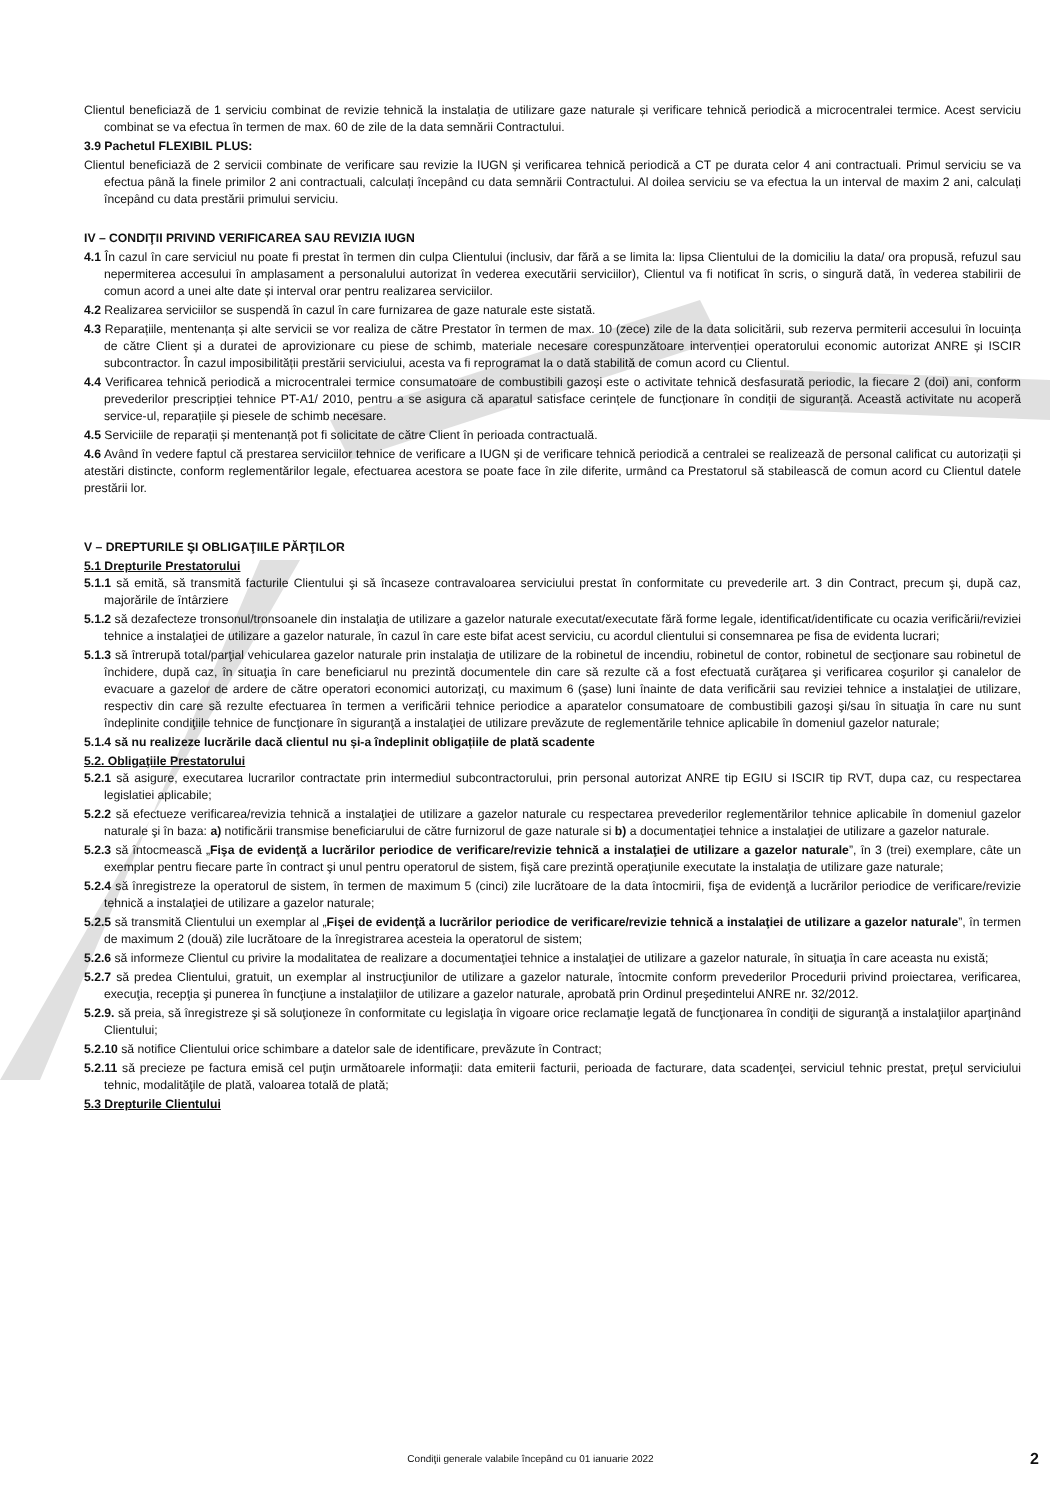Clientul beneficiază de 1 serviciu combinat de revizie tehnică la instalația de utilizare gaze naturale și verificare tehnică periodică a microcentralei termice. Acest serviciu combinat se va efectua în termen de max. 60 de zile de la data semnării Contractului.
3.9 Pachetul FLEXIBIL PLUS:
Clientul beneficiază de 2 servicii combinate de verificare sau revizie la IUGN și verificarea tehnică periodică a CT pe durata celor 4 ani contractuali. Primul serviciu se va efectua până la finele primilor 2 ani contractuali, calculați începând cu data semnării Contractului. Al doilea serviciu se va efectua la un interval de maxim 2 ani, calculați începând cu data prestării primului serviciu.
IV – CONDIŢII PRIVIND VERIFICAREA SAU REVIZIA IUGN
4.1 În cazul în care serviciul nu poate fi prestat în termen din culpa Clientului (inclusiv, dar fără a se limita la: lipsa Clientului de la domiciliu la data/ ora propusă, refuzul sau nepermiterea accesului în amplasament a personalului autorizat în vederea executării serviciilor), Clientul va fi notificat în scris, o singură dată, în vederea stabilirii de comun acord a unei alte date și interval orar pentru realizarea serviciilor.
4.2 Realizarea serviciilor se suspendă în cazul în care furnizarea de gaze naturale este sistată.
4.3 Reparațiile, mentenanța și alte servicii se vor realiza de către Prestator în termen de max. 10 (zece) zile de la data solicitării, sub rezerva permiterii accesului în locuința de către Client și a duratei de aprovizionare cu piese de schimb, materiale necesare corespunzătoare intervenției operatorului economic autorizat ANRE și ISCIR subcontractor. În cazul imposibilității prestării serviciului, acesta va fi reprogramat la o dată stabilită de comun acord cu Clientul.
4.4 Verificarea tehnică periodică a microcentralei termice consumatoare de combustibili gazoși este o activitate tehnică desfasurată periodic, la fiecare 2 (doi) ani, conform prevederilor prescripției tehnice PT-A1/ 2010, pentru a se asigura că aparatul satisface cerințele de funcționare în condiții de siguranță. Această activitate nu acoperă service-ul, reparațiile și piesele de schimb necesare.
4.5 Serviciile de reparații și mentenanță pot fi solicitate de către Client în perioada contractuală.
4.6 Având în vedere faptul că prestarea serviciilor tehnice de verificare a IUGN și de verificare tehnică periodică a centralei se realizează de personal calificat cu autorizații și atestări distincte, conform reglementărilor legale, efectuarea acestora se poate face în zile diferite, urmând ca Prestatorul să stabilească de comun acord cu Clientul datele prestării lor.
V – DREPTURILE ŞI OBLIGAŢIILE PĂRŢILOR
5.1 Drepturile Prestatorului
5.1.1 să emită, să transmită facturile Clientului şi să încaseze contravaloarea serviciului prestat în conformitate cu prevederile art. 3 din Contract, precum şi, după caz, majorările de întârziere
5.1.2 să dezafecteze tronsonul/tronsoanele din instalaţia de utilizare a gazelor naturale executat/executate fără forme legale, identificat/identificate cu ocazia verificării/reviziei tehnice a instalaţiei de utilizare a gazelor naturale, în cazul în care este bifat acest serviciu, cu acordul clientului si consemnarea pe fisa de evidenta lucrari;
5.1.3 să întrerupă total/parţial vehicularea gazelor naturale prin instalaţia de utilizare de la robinetul de incendiu, robinetul de contor, robinetul de secţionare sau robinetul de închidere, după caz, în situaţia în care beneficiarul nu prezintă documentele din care să rezulte că a fost efectuată curăţarea şi verificarea coşurilor şi canalelor de evacuare a gazelor de ardere de către operatori economici autorizaţi, cu maximum 6 (şase) luni înainte de data verificării sau reviziei tehnice a instalaţiei de utilizare, respectiv din care să rezulte efectuarea în termen a verificării tehnice periodice a aparatelor consumatoare de combustibili gazoşi şi/sau în situaţia în care nu sunt îndeplinite condiţiile tehnice de funcţionare în siguranţă a instalaţiei de utilizare prevăzute de reglementările tehnice aplicabile în domeniul gazelor naturale;
5.1.4 să nu realizeze lucrările dacă clientul nu și-a îndeplinit obligațiile de plată scadente
5.2. Obligaţiile Prestatorului
5.2.1 să asigure, executarea lucrarilor contractate prin intermediul subcontractorului, prin personal autorizat ANRE tip EGIU si ISCIR tip RVT, dupa caz, cu respectarea legislatiei aplicabile;
5.2.2 să efectueze verificarea/revizia tehnică a instalaţiei de utilizare a gazelor naturale cu respectarea prevederilor reglementărilor tehnice aplicabile în domeniul gazelor naturale şi în baza: a) notificării transmise beneficiarului de către furnizorul de gaze naturale si b) a documentaţiei tehnice a instalaţiei de utilizare a gazelor naturale.
5.2.3 să întocmească „Fişa de evidenţă a lucrărilor periodice de verificare/revizie tehnică a instalaţiei de utilizare a gazelor naturale”, în 3 (trei) exemplare, câte un exemplar pentru fiecare parte în contract şi unul pentru operatorul de sistem, fişă care prezintă operaţiunile executate la instalaţia de utilizare gaze naturale;
5.2.4 să înregistreze la operatorul de sistem, în termen de maximum 5 (cinci) zile lucrătoare de la data întocmirii, fişa de evidenţă a lucrărilor periodice de verificare/revizie tehnică a instalaţiei de utilizare a gazelor naturale;
5.2.5 să transmită Clientului un exemplar al „Fişei de evidenţă a lucrărilor periodice de verificare/revizie tehnică a instalaţiei de utilizare a gazelor naturale”, în termen de maximum 2 (două) zile lucrătoare de la înregistrarea acesteia la operatorul de sistem;
5.2.6 să informeze Clientul cu privire la modalitatea de realizare a documentaţiei tehnice a instalaţiei de utilizare a gazelor naturale, în situaţia în care aceasta nu există;
5.2.7 să predea Clientului, gratuit, un exemplar al instrucţiunilor de utilizare a gazelor naturale, întocmite conform prevederilor Procedurii privind proiectarea, verificarea, execuţia, recepţia şi punerea în funcţiune a instalaţiilor de utilizare a gazelor naturale, aprobată prin Ordinul preşedintelui ANRE nr. 32/2012.
5.2.9. să preia, să înregistreze şi să soluţioneze în conformitate cu legislaţia în vigoare orice reclamaţie legată de funcţionarea în condiţii de siguranţă a instalaţiilor aparţinând Clientului;
5.2.10 să notifice Clientului orice schimbare a datelor sale de identificare, prevăzute în Contract;
5.2.11 să precieze pe factura emisă cel puţin următoarele informaţii: data emiterii facturii, perioada de facturare, data scadenţei, serviciul tehnic prestat, preţul serviciului tehnic, modalităţile de plată, valoarea totală de plată;
5.3 Drepturile Clientului
Condiţii generale valabile începând cu 01 ianuarie 2022 2